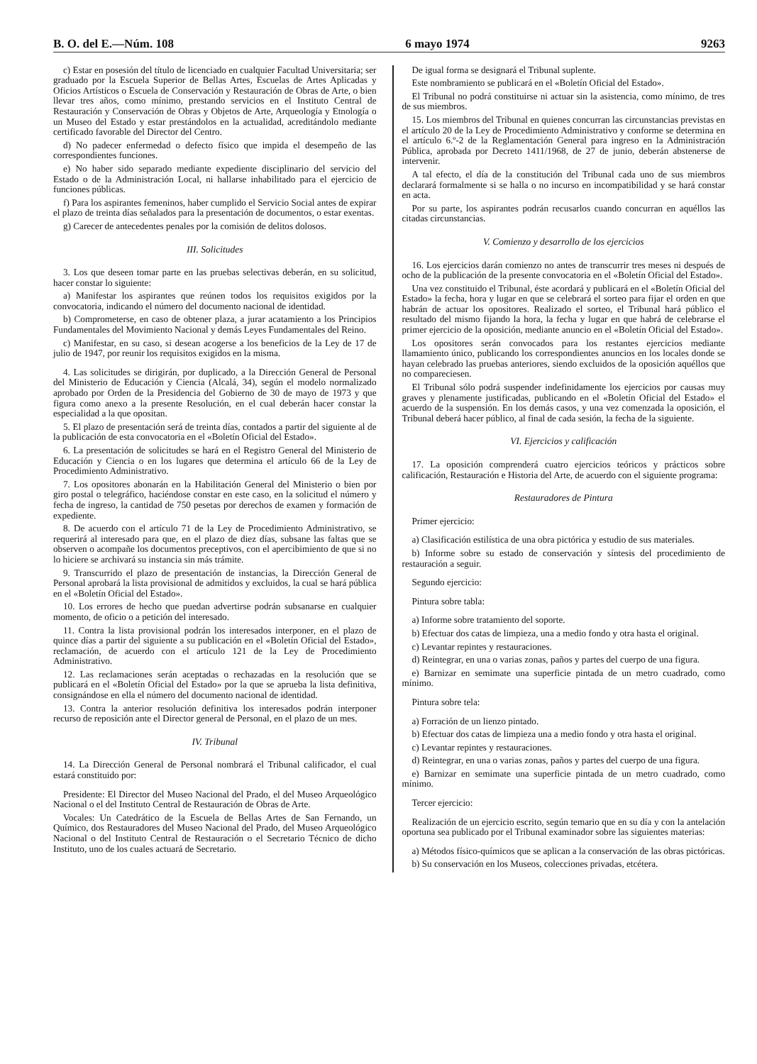B. O. del E.—Núm. 108 6 mayo 1974 9263
c) Estar en posesión del título de licenciado en cualquier Facultad Universitaria; ser graduado por la Escuela Superior de Bellas Artes, Escuelas de Artes Aplicadas y Oficios Artísticos o Escuela de Conservación y Restauración de Obras de Arte, o bien llevar tres años, como mínimo, prestando servicios en el Instituto Central de Restauración y Conservación de Obras y Objetos de Arte, Arqueología y Etnología o un Museo del Estado y estar prestándolos en la actualidad, acreditándolo mediante certificado favorable del Director del Centro.
d) No padecer enfermedad o defecto físico que impida el desempeño de las correspondientes funciones.
e) No haber sido separado mediante expediente disciplinario del servicio del Estado o de la Administración Local, ni hallarse inhabilitado para el ejercicio de funciones públicas.
f) Para los aspirantes femeninos, haber cumplido el Servicio Social antes de expirar el plazo de treinta días señalados para la presentación de documentos, o estar exentas.
g) Carecer de antecedentes penales por la comisión de delitos dolosos.
III. Solicitudes
3. Los que deseen tomar parte en las pruebas selectivas deberán, en su solicitud, hacer constar lo siguiente:
a) Manifestar los aspirantes que reúnen todos los requisitos exigidos por la convocatoria, indicando el número del documento nacional de identidad.
b) Comprometerse, en caso de obtener plaza, a jurar acatamiento a los Principios Fundamentales del Movimiento Nacional y demás Leyes Fundamentales del Reino.
c) Manifestar, en su caso, si desean acogerse a los beneficios de la Ley de 17 de julio de 1947, por reunir los requisitos exigidos en la misma.
4. Las solicitudes se dirigirán, por duplicado, a la Dirección General de Personal del Ministerio de Educación y Ciencia (Alcalá, 34), según el modelo normalizado aprobado por Orden de la Presidencia del Gobierno de 30 de mayo de 1973 y que figura como anexo a la presente Resolución, en el cual deberán hacer constar la especialidad a la que opositan.
5. El plazo de presentación será de treinta días, contados a partir del siguiente al de la publicación de esta convocatoria en el «Boletín Oficial del Estado».
6. La presentación de solicitudes se hará en el Registro General del Ministerio de Educación y Ciencia o en los lugares que determina el artículo 66 de la Ley de Procedimiento Administrativo.
7. Los opositores abonarán en la Habilitación General del Ministerio o bien por giro postal o telegráfico, haciéndose constar en este caso, en la solicitud el número y fecha de ingreso, la cantidad de 750 pesetas por derechos de examen y formación de expediente.
8. De acuerdo con el artículo 71 de la Ley de Procedimiento Administrativo, se requerirá al interesado para que, en el plazo de diez días, subsane las faltas que se observen o acompañe los documentos preceptivos, con el apercibimiento de que si no lo hiciere se archivará su instancia sin más trámite.
9. Transcurrido el plazo de presentación de instancias, la Dirección General de Personal aprobará la lista provisional de admitidos y excluidos, la cual se hará pública en el «Boletín Oficial del Estado».
10. Los errores de hecho que puedan advertirse podrán subsanarse en cualquier momento, de oficio o a petición del interesado.
11. Contra la lista provisional podrán los interesados interponer, en el plazo de quince días a partir del siguiente a su publicación en el «Boletín Oficial del Estado», reclamación, de acuerdo con el artículo 121 de la Ley de Procedimiento Administrativo.
12. Las reclamaciones serán aceptadas o rechazadas en la resolución que se publicará en el «Boletín Oficial del Estado» por la que se aprueba la lista definitiva, consignándose en ella el número del documento nacional de identidad.
13. Contra la anterior resolución definitiva los interesados podrán interponer recurso de reposición ante el Director general de Personal, en el plazo de un mes.
IV. Tribunal
14. La Dirección General de Personal nombrará el Tribunal calificador, el cual estará constituido por:
Presidente: El Director del Museo Nacional del Prado, el del Museo Arqueológico Nacional o el del Instituto Central de Restauración de Obras de Arte.
Vocales: Un Catedrático de la Escuela de Bellas Artes de San Fernando, un Químico, dos Restauradores del Museo Nacional del Prado, del Museo Arqueológico Nacional o del Instituto Central de Restauración o el Secretario Técnico de dicho Instituto, uno de los cuales actuará de Secretario.
De igual forma se designará el Tribunal suplente.
Este nombramiento se publicará en el «Boletín Oficial del Estado».
El Tribunal no podrá constituirse ni actuar sin la asistencia, como mínimo, de tres de sus miembros.
15. Los miembros del Tribunal en quienes concurran las circunstancias previstas en el artículo 20 de la Ley de Procedimiento Administrativo y conforme se determina en el artículo 6.º-2 de la Reglamentación General para ingreso en la Administración Pública, aprobada por Decreto 1411/1968, de 27 de junio, deberán abstenerse de intervenir.
A tal efecto, el día de la constitución del Tribunal cada uno de sus miembros declarará formalmente si se halla o no incurso en incompatibilidad y se hará constar en acta.
Por su parte, los aspirantes podrán recusarlos cuando concurran en aquéllos las citadas circunstancias.
V. Comienzo y desarrollo de los ejercicios
16. Los ejercicios darán comienzo no antes de transcurrir tres meses ni después de ocho de la publicación de la presente convocatoria en el «Boletín Oficial del Estado».
Una vez constituido el Tribunal, éste acordará y publicará en el «Boletín Oficial del Estado» la fecha, hora y lugar en que se celebrará el sorteo para fijar el orden en que habrán de actuar los opositores. Realizado el sorteo, el Tribunal hará público el resultado del mismo fijando la hora, la fecha y lugar en que habrá de celebrarse el primer ejercicio de la oposición, mediante anuncio en el «Boletín Oficial del Estado».
Los opositores serán convocados para los restantes ejercicios mediante llamamiento único, publicando los correspondientes anuncios en los locales donde se hayan celebrado las pruebas anteriores, siendo excluidos de la oposición aquéllos que no compareciesen.
El Tribunal sólo podrá suspender indefinidamente los ejercicios por causas muy graves y plenamente justificadas, publicando en el «Boletín Oficial del Estado» el acuerdo de la suspensión. En los demás casos, y una vez comenzada la oposición, el Tribunal deberá hacer público, al final de cada sesión, la fecha de la siguiente.
VI. Ejercicios y calificación
17. La oposición comprenderá cuatro ejercicios teóricos y prácticos sobre calificación, Restauración e Historia del Arte, de acuerdo con el siguiente programa:
Restauradores de Pintura
Primer ejercicio:
a) Clasificación estilística de una obra pictórica y estudio de sus materiales.
b) Informe sobre su estado de conservación y síntesis del procedimiento de restauración a seguir.
Segundo ejercicio:
Pintura sobre tabla:
a) Informe sobre tratamiento del soporte.
b) Efectuar dos catas de limpieza, una a medio fondo y otra hasta el original.
c) Levantar repintes y restauraciones.
d) Reintegrar, en una o varias zonas, paños y partes del cuerpo de una figura.
e) Barnizar en semimate una superficie pintada de un metro cuadrado, como mínimo.
Pintura sobre tela:
a) Forración de un lienzo pintado.
b) Efectuar dos catas de limpieza una a medio fondo y otra hasta el original.
c) Levantar repintes y restauraciones.
d) Reintegrar, en una o varias zonas, paños y partes del cuerpo de una figura.
e) Barnizar en semimate una superficie pintada de un metro cuadrado, como mínimo.
Tercer ejercicio:
Realización de un ejercicio escrito, según temario que en su día y con la antelación oportuna sea publicado por el Tribunal examinador sobre las siguientes materias:
a) Métodos físico-químicos que se aplican a la conservación de las obras pictóricas.
b) Su conservación en los Museos, colecciones privadas, etcétera.